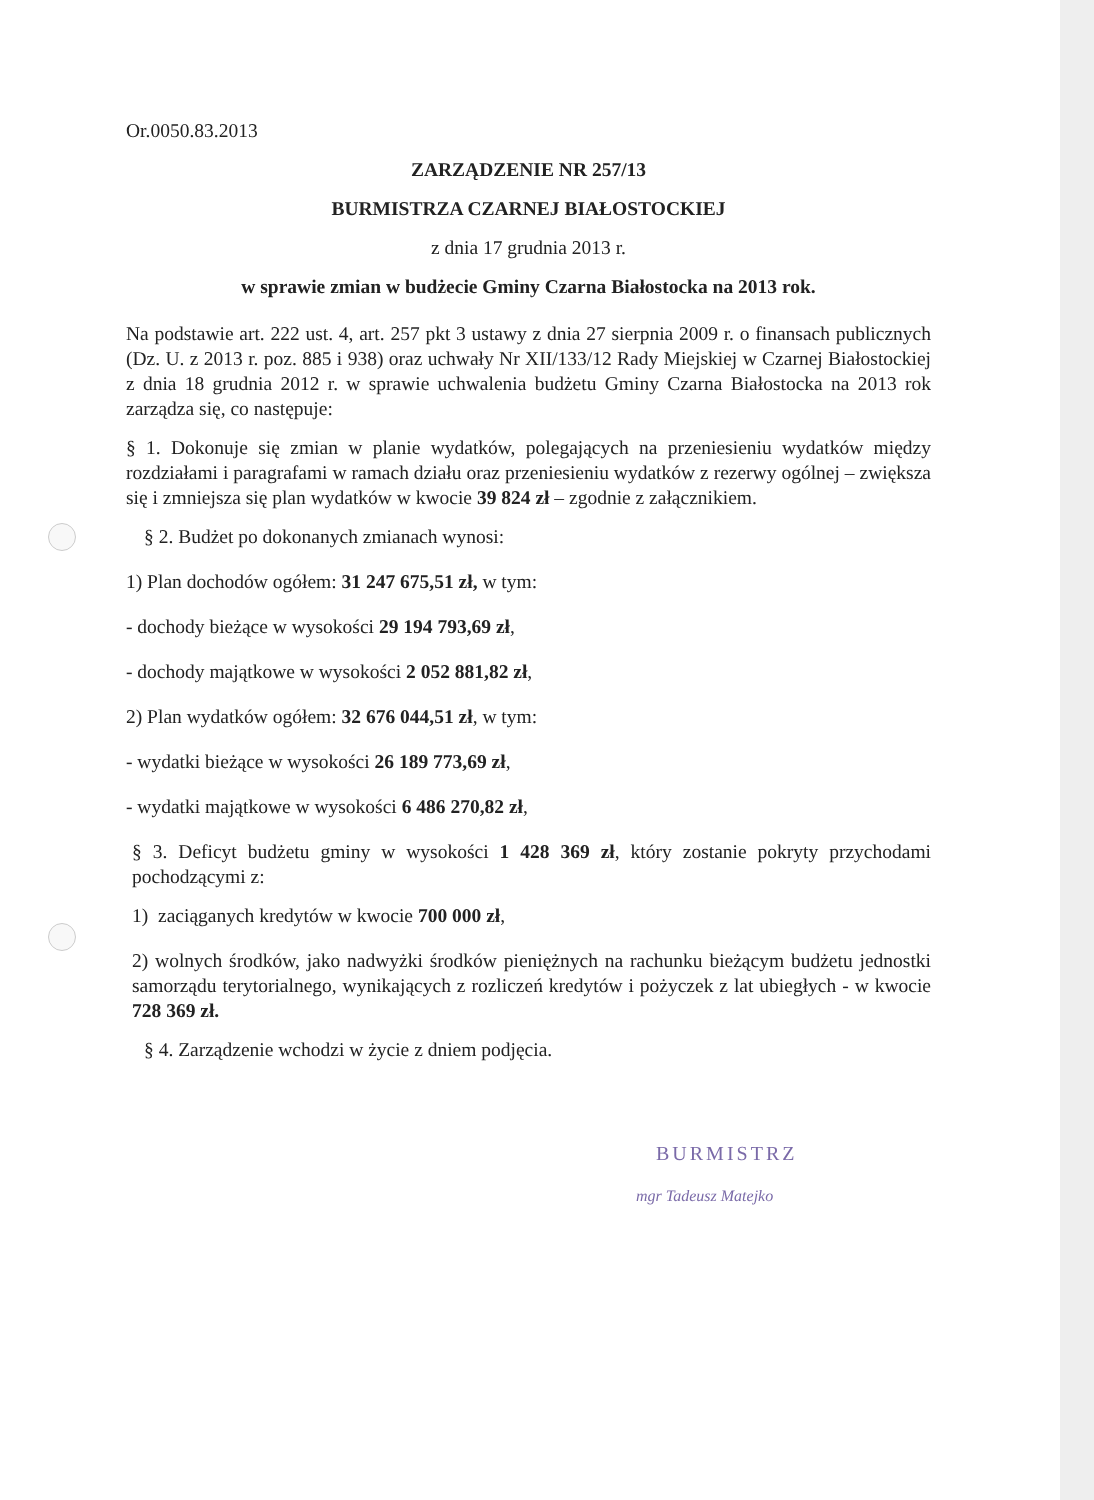Or.0050.83.2013
ZARZĄDZENIE NR 257/13
BURMISTRZA CZARNEJ BIAŁOSTOCKIEJ
z dnia 17 grudnia 2013 r.
w sprawie zmian w budżecie Gminy Czarna Białostocka na 2013 rok.
Na podstawie art. 222 ust. 4, art. 257 pkt 3 ustawy z dnia 27 sierpnia 2009 r. o finansach publicznych (Dz. U. z 2013 r. poz. 885 i 938) oraz uchwały Nr XII/133/12 Rady Miejskiej w Czarnej Białostockiej z dnia 18 grudnia 2012 r. w sprawie uchwalenia budżetu Gminy Czarna Białostocka na 2013 rok zarządza się, co następuje:
§ 1. Dokonuje się zmian w planie wydatków, polegających na przeniesieniu wydatków między rozdziałami i paragrafami w ramach działu oraz przeniesieniu wydatków z rezerwy ogólnej – zwiększa się i zmniejsza się plan wydatków w kwocie 39 824 zł – zgodnie z załącznikiem.
§ 2. Budżet po dokonanych zmianach wynosi:
1) Plan dochodów ogółem: 31 247 675,51 zł, w tym:
- dochody bieżące w wysokości 29 194 793,69 zł,
- dochody majątkowe w wysokości 2 052 881,82 zł,
2) Plan wydatków ogółem: 32 676 044,51 zł, w tym:
- wydatki bieżące w wysokości 26 189 773,69 zł,
- wydatki majątkowe w wysokości 6 486 270,82 zł,
§ 3. Deficyt budżetu gminy w wysokości 1 428 369 zł, który zostanie pokryty przychodami pochodzącymi z:
1) zaciąganych kredytów w kwocie 700 000 zł,
2) wolnych środków, jako nadwyżki środków pieniężnych na rachunku bieżącym budżetu jednostki samorządu terytorialnego, wynikających z rozliczeń kredytów i pożyczek z lat ubiegłych - w kwocie 728 369 zł.
§ 4. Zarządzenie wchodzi w życie z dniem podjęcia.
BURMISTRZ
mgr Tadeusz Matejko